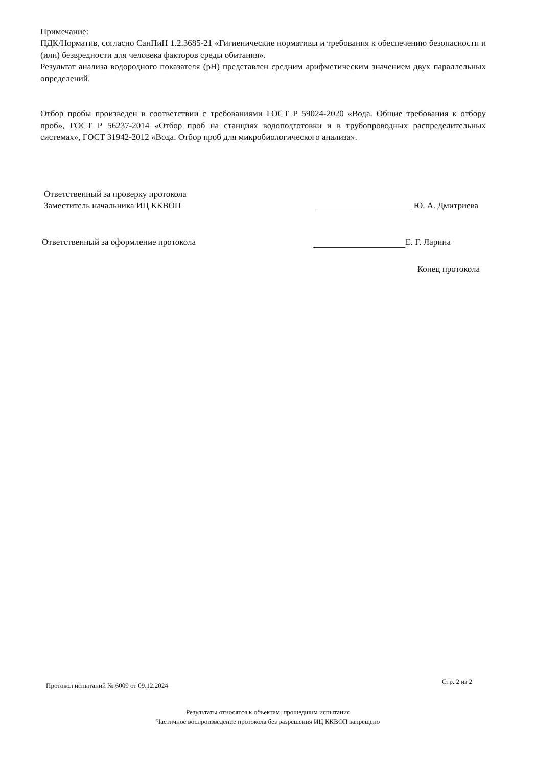Примечание:
ПДК/Норматив, согласно СанПиН 1.2.3685-21 «Гигиенические нормативы и требования к обеспечению безопасности и (или) безвредности для человека факторов среды обитания».
Результат анализа водородного показателя (pH) представлен средним арифметическим значением двух параллельных определений.
Отбор пробы произведен в соответствии с требованиями ГОСТ Р 59024-2020 «Вода. Общие требования к отбору проб», ГОСТ Р 56237-2014 «Отбор проб на станциях водоподготовки и в трубопроводных распределительных системах», ГОСТ 31942-2012 «Вода. Отбор проб для микробиологического анализа».
Ответственный за проверку протокола
Заместитель начальника ИЦ ККВОП
Ю. А. Дмитриева
Ответственный за оформление протокола
Е. Г. Ларина
Конец протокола
Протокол испытаний № 6009 от 09.12.2024 Стр. 2 из 2
Результаты относятся к объектам, прошедшим испытания
Частичное воспроизведение протокола без разрешения ИЦ ККВОП запрещено